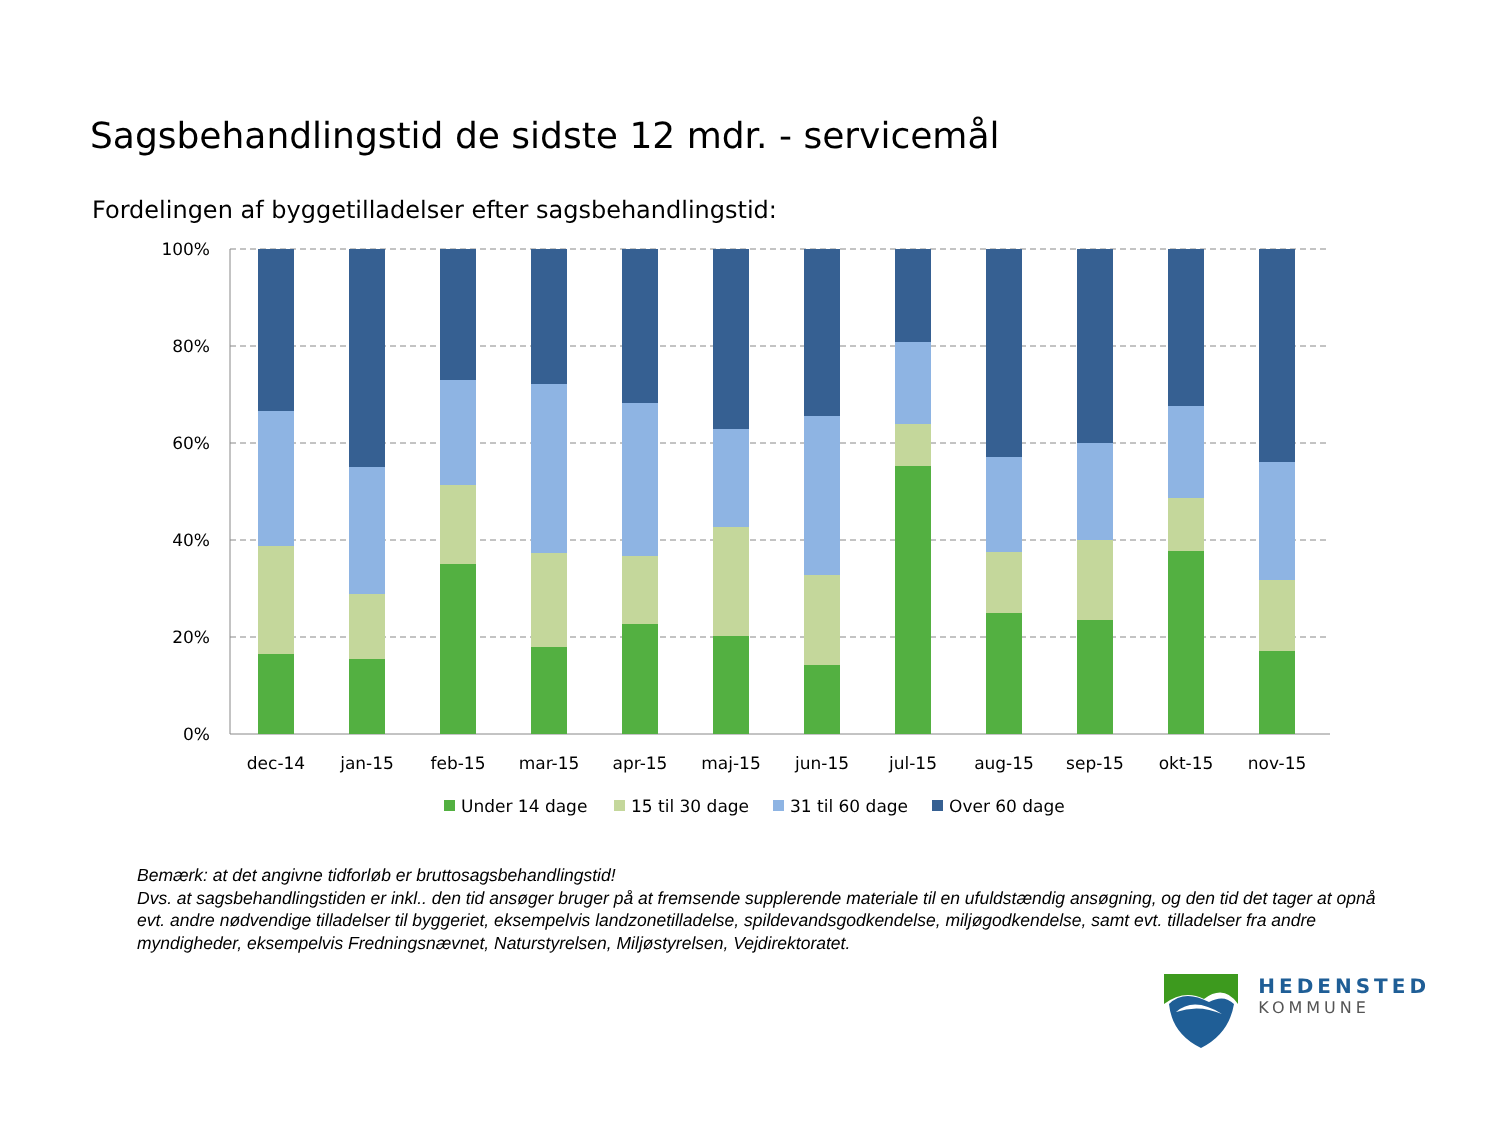Sagsbehandlingstid de sidste 12 mdr. - servicemål
Fordelingen af byggetilladelser efter sagsbehandlingstid:
100%
80%
60%
40%
20%
0%
dec-14
jan-15
feb-15
mar-15
apr-15
maj-15
jun-15
jul-15
aug-15
sep-15
okt-15
nov-15
Under 14 dage
15 til 30 dage
31 til 60 dage
Over 60 dage
Bemærk: at det angivne tidforløb er bruttosagsbehandlingstid!
Dvs. at sagsbehandlingstiden er inkl.. den tid ansøger bruger på at fremsende supplerende materiale til en ufuldstændig ansøgning, og den tid det tager at opnå evt. andre nødvendige tilladelser til byggeriet, eksempelvis landzonetilladelse, spildevandsgodkendelse, miljøgodkendelse, samt evt. tilladelser fra andre myndigheder, eksempelvis Fredningsnævnet, Naturstyrelsen, Miljøstyrelsen, Vejdirektoratet.
HEDENSTED
KOMMUNE